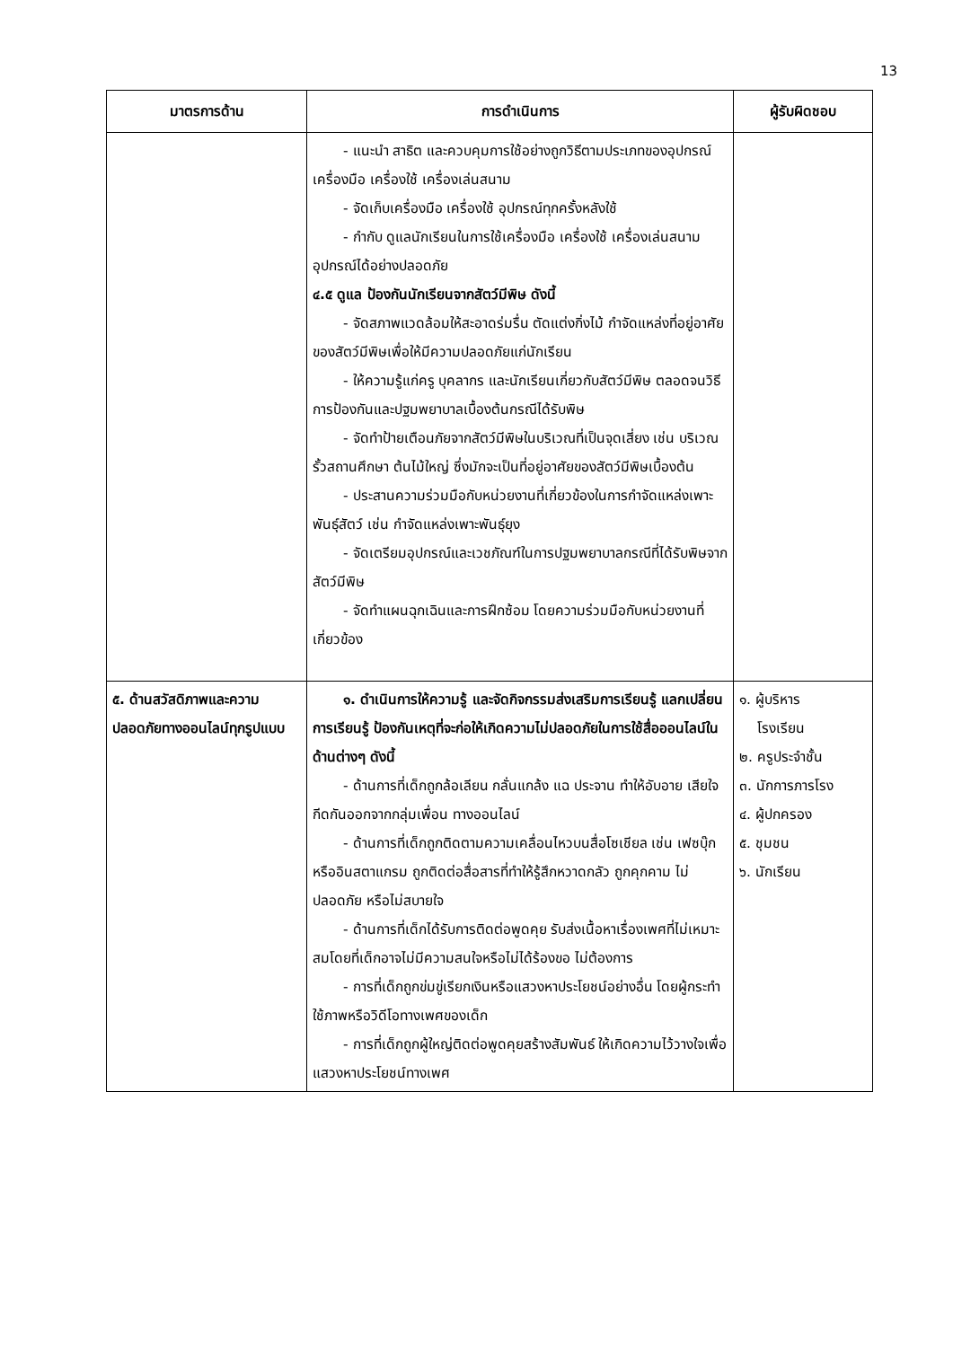13
| มาตรการด้าน | การดำเนินการ | ผู้รับผิดชอบ |
| --- | --- | --- |
| | - แนะนำ สาธิต และควบคุมการใช้อย่างถูกวิธีตามประเภทของอุปกรณ์เครื่องมือ เครื่องใช้ เครื่องเล่นสนาม - จัดเก็บเครื่องมือ เครื่องใช้ อุปกรณ์ทุกครั้งหลังใช้ - กำกับ ดูแลนักเรียนในการใช้เครื่องมือ เครื่องใช้ เครื่องเล่นสนาม อุปกรณ์ได้อย่างปลอดภัย ๔.๕ ดูแล ป้องกันนักเรียนจากสัตว์มีพิษ ดังนี้ - จัดสภาพแวดล้อมให้สะอาดร่มรื่น ตัดแต่งกิ่งไม้ กำจัดแหล่งที่อยู่อาศัยของสัตว์มีพิษเพื่อให้มีความปลอดภัยแก่นักเรียน - ให้ความรู้แก่ครู บุคลากร และนักเรียนเกี่ยวกับสัตว์มีพิษ ตลอดจนวิธีการป้องกันและปฐมพยาบาลเบื้องต้นกรณีได้รับพิษ - จัดทำป้ายเตือนภัยจากสัตว์มีพิษในบริเวณที่เป็นจุดเสี่ยง เช่น บริเวณรั้วสถานศึกษา ต้นไม้ใหญ่ ซึ่งมักจะเป็นที่อยู่อาศัยของสัตว์มีพิษเบื้องต้น - ประสานความร่วมมือกับหน่วยงานที่เกี่ยวข้องในการกำจัดแหล่งเพาะพันธุ์สัตว์ เช่น กำจัดแหล่งเพาะพันธุ์ยุง - จัดเตรียมอุปกรณ์และเวชภัณฑ์ในการปฐมพยาบาลกรณีที่ได้รับพิษจากสัตว์มีพิษ - จัดทำแผนฉุกเฉินและการฝึกซ้อม โดยความร่วมมือกับหน่วยงานที่เกี่ยวข้อง | |
| ๕. ด้านสวัสดิภาพและความปลอดภัยทางออนไลน์ทุกรูปแบบ | ๑. ดำเนินการให้ความรู้ และจัดกิจกรรมส่งเสริมการเรียนรู้ แลกเปลี่ยนการเรียนรู้ ป้องกันเหตุที่จะก่อให้เกิดความไม่ปลอดภัยในการใช้สื่อออนไลน์ในด้านต่างๆ ดังนี้ - ด้านการที่เด็กถูกล้อเลียน กลั่นแกล้ง แฉ ประจาน ทำให้อับอาย เสียใจ กีดกันออกจากกลุ่มเพื่อน ทางออนไลน์ - ด้านการที่เด็กถูกติดตามความเคลื่อนไหวบนสื่อโซเชียล เช่น เฟซบุ๊กหรืออินสตาแกรม ถูกติดต่อสื่อสารที่ทำให้รู้สึกหวาดกลัว ถูกคุกคาม ไม่ปลอดภัย หรือไม่สบายใจ - ด้านการที่เด็กได้รับการติดต่อพูดคุย รับส่งเนื้อหาเรื่องเพศที่ไม่เหมาะสมโดยที่เด็กอาจไม่มีความสนใจหรือไม่ได้ร้องขอ ไม่ต้องการ - การที่เด็กถูกข่มขู่เรียกเงินหรือแสวงหาประโยชน์อย่างอื่น โดยผู้กระทำใช้ภาพหรือวิดีโอทางเพศของเด็ก - การที่เด็กถูกผู้ใหญ่ติดต่อพูดคุยสร้างสัมพันธ์ ให้เกิดความไว้วางใจเพื่อแสวงหาประโยชน์ทางเพศ | ๑. ผู้บริหาร โรงเรียน ๒. ครูประจำชั้น ๓. นักการภารโรง ๔. ผู้ปกครอง ๕. ชุมชน ๖. นักเรียน |